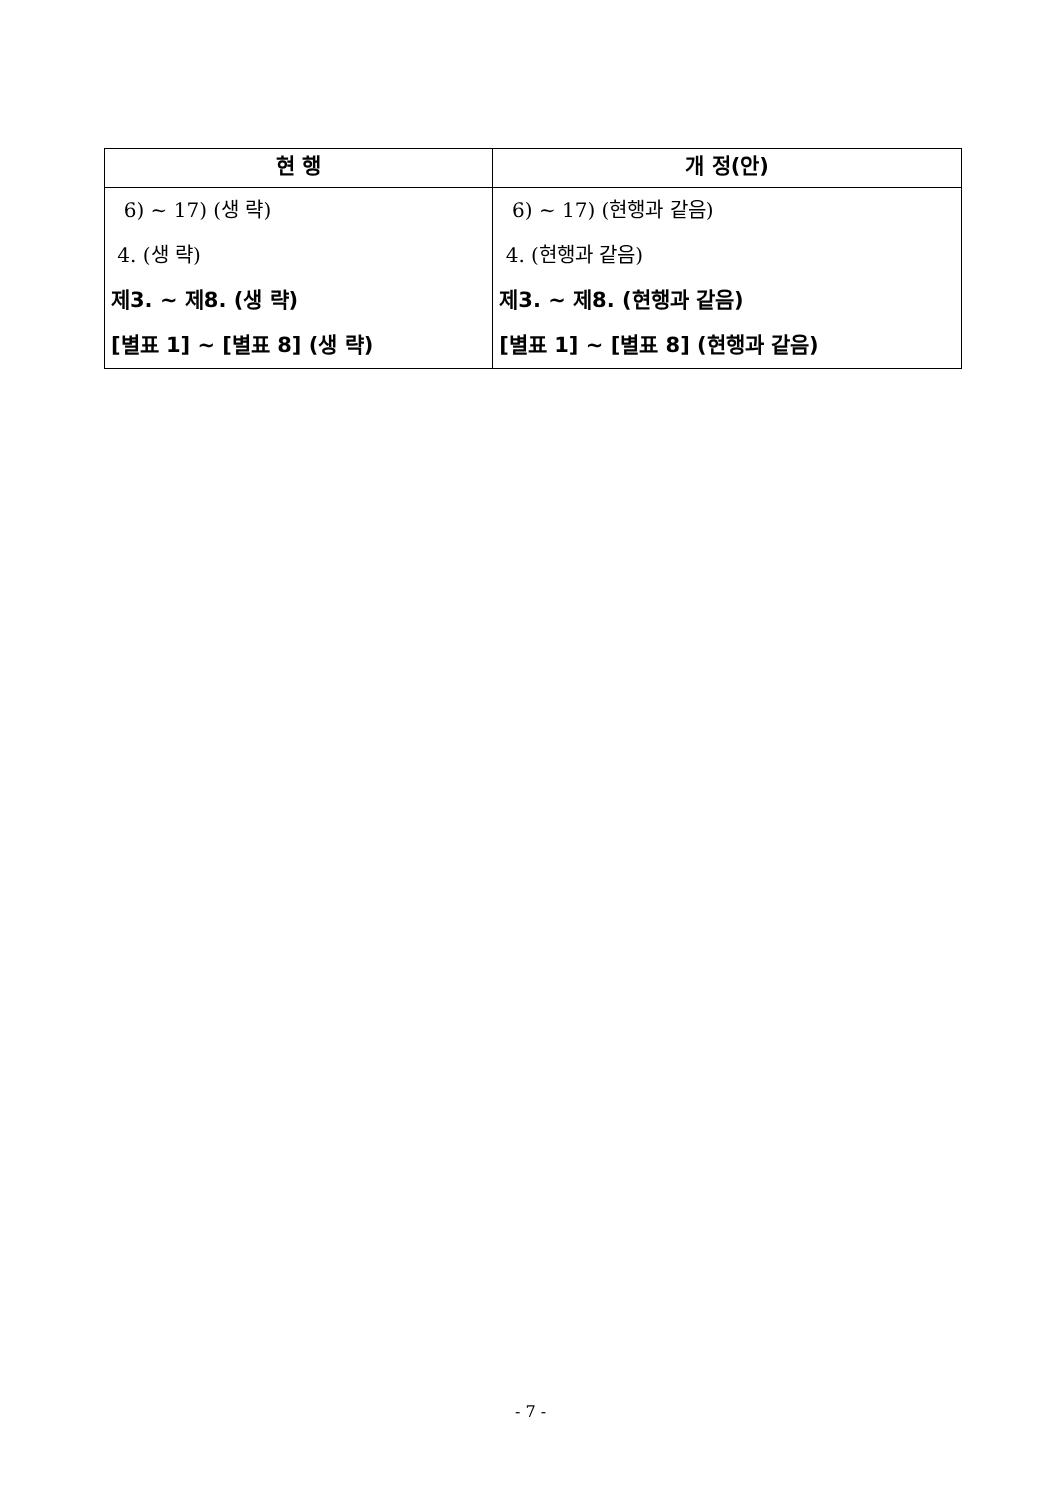| 현 행 | 개 정(안) |
| --- | --- |
| 6) ~ 17) (생 략) 4. (생 략) 제3. ~ 제8. (생 략) [별표 1] ~ [별표 8] (생 략) | 6) ~ 17) (현행과 같음) 4. (현행과 같음) 제3. ~ 제8. (현행과 같음) [별표 1] ~ [별표 8] (현행과 같음) |
- 7 -